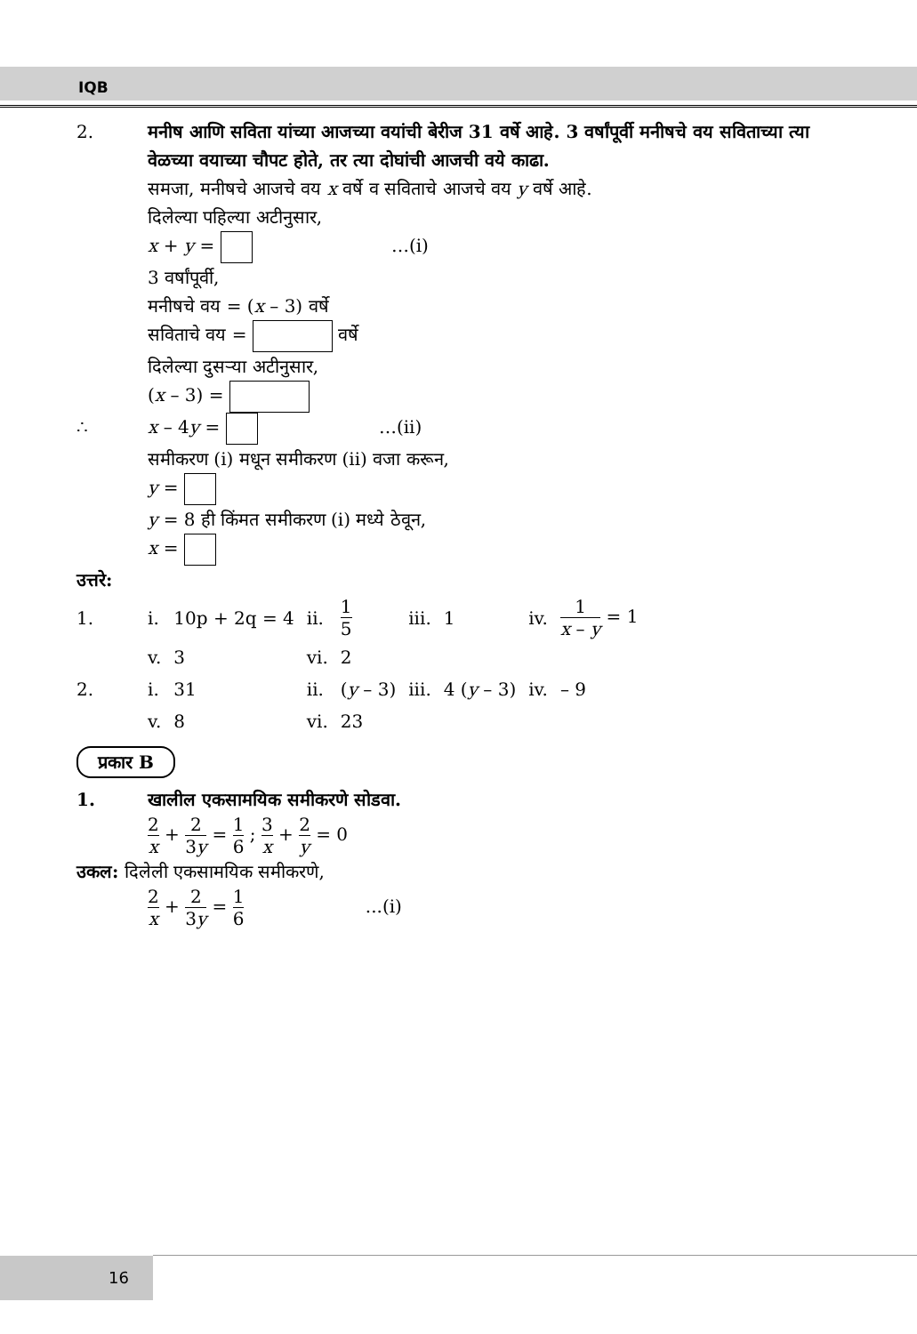IQB
2. मनीष आणि सविता यांच्या आजच्या वयांची बेरीज 31 वर्षे आहे. 3 वर्षांपूर्वी मनीषचे वय सविताच्या त्या वेळच्या वयाच्या चौपट होते, तर त्या दोघांची आजची वये काढा.
समजा, मनीषचे आजचे वय x वर्षे व सविताचे आजचे वय y वर्षे आहे.
दिलेल्या पहिल्या अटीनुसार,
x + y = …(i)
3 वर्षांपूर्वी,
मनीषचे वय = (x – 3) वर्षे
सविताचे वय = वर्षे
दिलेल्या दुसऱ्या अटीनुसार,
(x – 3) =
∴ x – 4y = …(ii)
समीकरण (i) मधून समीकरण (ii) वजा करून,
y =
y = 8 ही किंमत समीकरण (i) मध्ये ठेवून,
x =
उत्तरे:
| 1. | i. | 10p + 2q = 4 | ii. | 1 5 | iii. | 1 | iv. | 1 x – y = 1 |
| | v. | 3 | vi. | 2 | | | | |
| 2. | i. | 31 | ii. | ( y – 3) | iii. | 4 ( y – 3) | iv. | – 9 |
| | v. | 8 | vi. | 23 | | | | |
प्रकार B
1. खालील एकसामयिक समीकरणे सोडवा.
2 x + 2 3y = 1 6 ; 3 x + 2 y = 0
उकल: दिलेली एकसामयिक समीकरणे,
2 x + 2 3y = 1 6 ...(i)
16